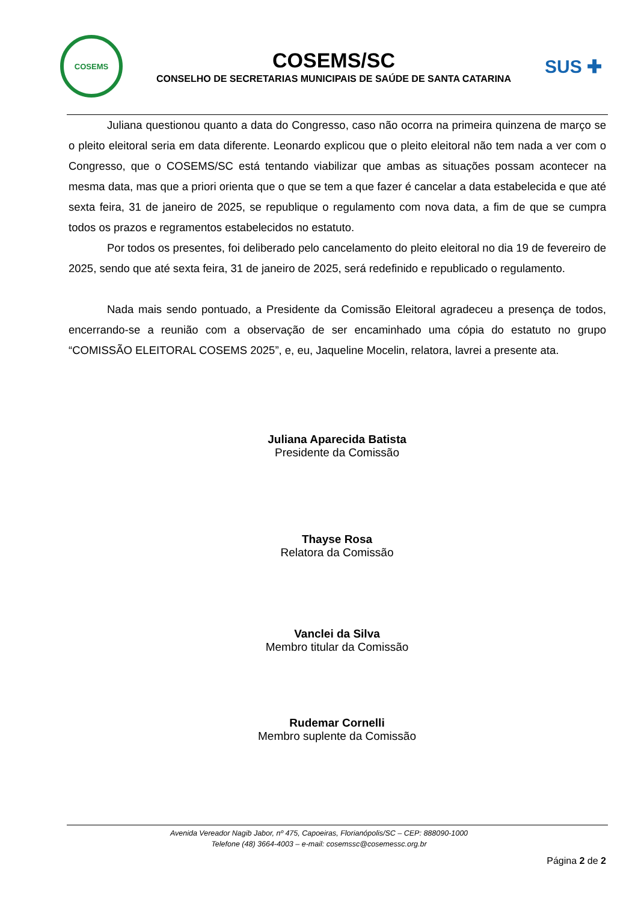COSEMS
COSEMS/SC
CONSELHO DE SECRETARIAS MUNICIPAIS DE SAÚDE DE SANTA CATARINA
SUS ✚
Juliana questionou quanto a data do Congresso, caso não ocorra na primeira quinzena de março se o pleito eleitoral seria em data diferente. Leonardo explicou que o pleito eleitoral não tem nada a ver com o Congresso, que o COSEMS/SC está tentando viabilizar que ambas as situações possam acontecer na mesma data, mas que a priori orienta que o que se tem a que fazer é cancelar a data estabelecida e que até sexta feira, 31 de janeiro de 2025, se republique o regulamento com nova data, a fim de que se cumpra todos os prazos e regramentos estabelecidos no estatuto.
Por todos os presentes, foi deliberado pelo cancelamento do pleito eleitoral no dia 19 de fevereiro de 2025, sendo que até sexta feira, 31 de janeiro de 2025, será redefinido e republicado o regulamento.
Nada mais sendo pontuado, a Presidente da Comissão Eleitoral agradeceu a presença de todos, encerrando-se a reunião com a observação de ser encaminhado uma cópia do estatuto no grupo “COMISSÃO ELEITORAL COSEMS 2025”, e, eu, Jaqueline Mocelin, relatora, lavrei a presente ata.
Juliana Aparecida Batista
Presidente da Comissão
Thayse Rosa
Relatora da Comissão
Vanclei da Silva
Membro titular da Comissão
Rudemar Cornelli
Membro suplente da Comissão
Avenida Vereador Nagib Jabor, nº 475, Capoeiras, Florianópolis/SC – CEP: 888090-1000
Telefone (48) 3664-4003 – e-mail: cosemssc@cosemessc.org.br
Página 2 de 2